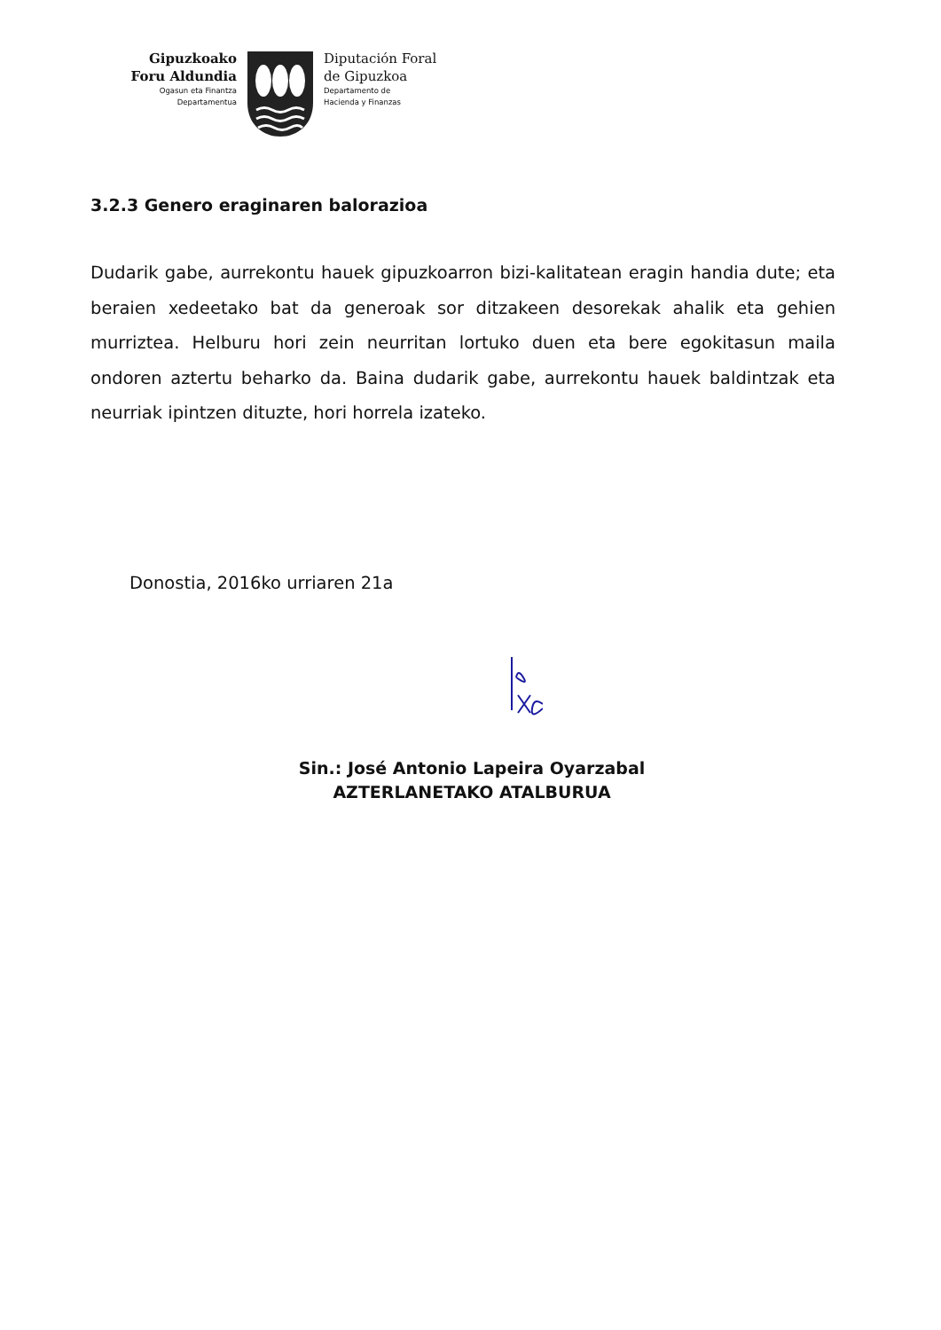Gipuzkoako
Foru Aldundia
Ogasun eta Finantza
Departamentua
Diputación Foral
de Gipuzkoa
Departamento de
Hacienda y Finanzas
3.2.3 Genero eraginaren balorazioa
Dudarik gabe, aurrekontu hauek gipuzkoarron bizi-kalitatean eragin handia dute; eta beraien xedeetako bat da generoak sor ditzakeen desorekak ahalik eta gehien murriztea. Helburu hori zein neurritan lortuko duen eta bere egokitasun maila ondoren aztertu beharko da. Baina dudarik gabe, aurrekontu hauek baldintzak eta neurriak ipintzen dituzte, hori horrela izateko.
Donostia, 2016ko urriaren 21a
Sin.: José Antonio Lapeira Oyarzabal
AZTERLANETAKO ATALBURUA